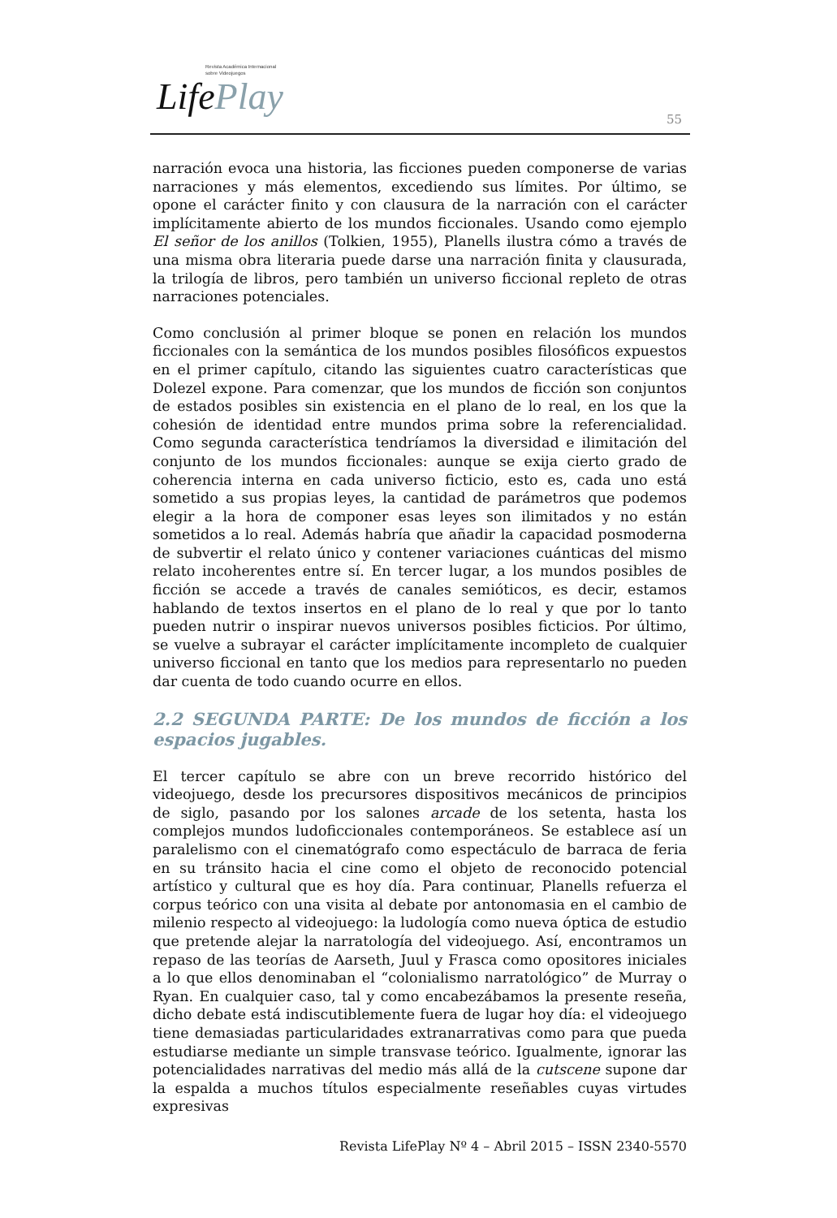Revista Académica Internacional
sobre Videojuegos
LifePlay
55
narración evoca una historia, las ficciones pueden componerse de varias narraciones y más elementos, excediendo sus límites. Por último, se opone el carácter finito y con clausura de la narración con el carácter implícitamente abierto de los mundos ficcionales. Usando como ejemplo El señor de los anillos (Tolkien, 1955), Planells ilustra cómo a través de una misma obra literaria puede darse una narración finita y clausurada, la trilogía de libros, pero también un universo ficcional repleto de otras narraciones potenciales.
Como conclusión al primer bloque se ponen en relación los mundos ficcionales con la semántica de los mundos posibles filosóficos expuestos en el primer capítulo, citando las siguientes cuatro características que Dolezel expone. Para comenzar, que los mundos de ficción son conjuntos de estados posibles sin existencia en el plano de lo real, en los que la cohesión de identidad entre mundos prima sobre la referencialidad. Como segunda característica tendríamos la diversidad e ilimitación del conjunto de los mundos ficcionales: aunque se exija cierto grado de coherencia interna en cada universo ficticio, esto es, cada uno está sometido a sus propias leyes, la cantidad de parámetros que podemos elegir a la hora de componer esas leyes son ilimitados y no están sometidos a lo real. Además habría que añadir la capacidad posmoderna de subvertir el relato único y contener variaciones cuánticas del mismo relato incoherentes entre sí. En tercer lugar, a los mundos posibles de ficción se accede a través de canales semióticos, es decir, estamos hablando de textos insertos en el plano de lo real y que por lo tanto pueden nutrir o inspirar nuevos universos posibles ficticios. Por último, se vuelve a subrayar el carácter implícitamente incompleto de cualquier universo ficcional en tanto que los medios para representarlo no pueden dar cuenta de todo cuando ocurre en ellos.
2.2 SEGUNDA PARTE: De los mundos de ficción a los espacios jugables.
El tercer capítulo se abre con un breve recorrido histórico del videojuego, desde los precursores dispositivos mecánicos de principios de siglo, pasando por los salones arcade de los setenta, hasta los complejos mundos ludoficcionales contemporáneos. Se establece así un paralelismo con el cinematógrafo como espectáculo de barraca de feria en su tránsito hacia el cine como el objeto de reconocido potencial artístico y cultural que es hoy día. Para continuar, Planells refuerza el corpus teórico con una visita al debate por antonomasia en el cambio de milenio respecto al videojuego: la ludología como nueva óptica de estudio que pretende alejar la narratología del videojuego. Así, encontramos un repaso de las teorías de Aarseth, Juul y Frasca como opositores iniciales a lo que ellos denominaban el “colonialismo narratológico” de Murray o Ryan. En cualquier caso, tal y como encabezábamos la presente reseña, dicho debate está indiscutiblemente fuera de lugar hoy día: el videojuego tiene demasiadas particularidades extranarrativas como para que pueda estudiarse mediante un simple transvase teórico. Igualmente, ignorar las potencialidades narrativas del medio más allá de la cutscene supone dar la espalda a muchos títulos especialmente reseñables cuyas virtudes expresivas
Revista LifePlay Nº 4 – Abril 2015 – ISSN 2340-5570